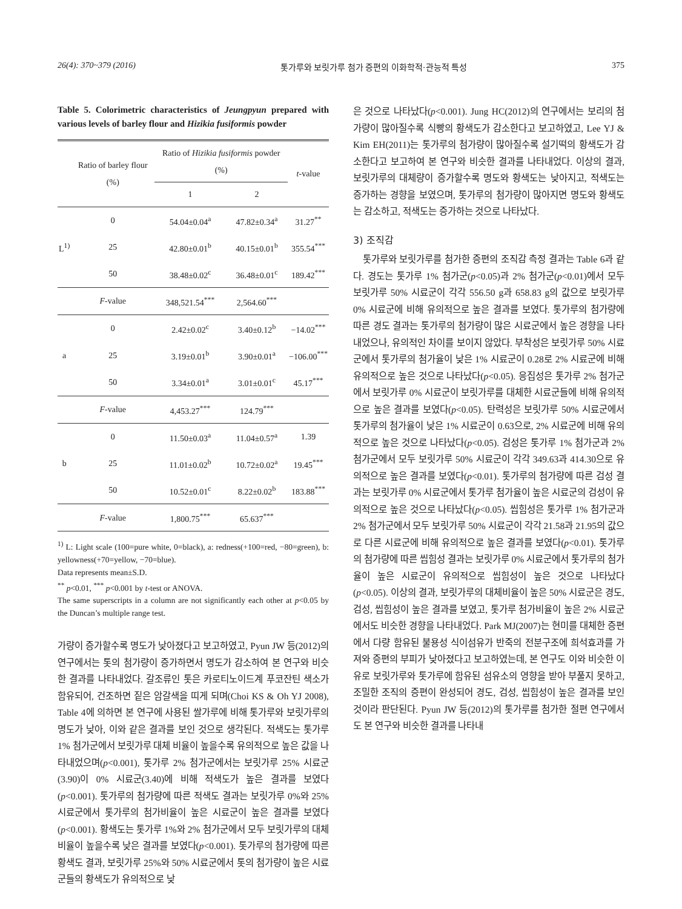26(4): 370~379 (2016) 톳가루와 보릿가루 첨가 증편의 이화학적·관능적 특성 375
Table 5. Colorimetric characteristics of Jeungpyun prepared with various levels of barley flour and Hizikia fusiformis powder
| | Ratio of barley flour (%) | Ratio of Hizikia fusiformis powder (%) | | t -value |
| --- | --- | --- | --- | --- |
| | | 1 | 2 | |
| L<sup>1)</sup> | 0 | 54.04±0.04<sup>a</sup> | 47.82±0.34<sup>a</sup> | 31.27<sup>**</sup> |
| | 25 | 42.80±0.01<sup>b</sup> | 40.15±0.01<sup>b</sup> | 355.54<sup>***</sup> |
| | 50 | 38.48±0.02<sup>c</sup> | 36.48±0.01<sup>c</sup> | 189.42<sup>***</sup> |
| | F -value | 348,521.54<sup>***</sup> | 2,564.60<sup>***</sup> | |
| a | 0 | 2.42±0.02<sup>c</sup> | 3.40±0.12<sup>b</sup> | −14.02<sup>***</sup> |
| | 25 | 3.19±0.01<sup>b</sup> | 3.90±0.01<sup>a</sup> | −106.00<sup>***</sup> |
| | 50 | 3.34±0.01<sup>a</sup> | 3.01±0.01<sup>c</sup> | 45.17<sup>***</sup> |
| | F -value | 4,453.27<sup>***</sup> | 124.79<sup>***</sup> | |
| b | 0 | 11.50±0.03<sup>a</sup> | 11.04±0.57<sup>a</sup> | 1.39 |
| | 25 | 11.01±0.02<sup>b</sup> | 10.72±0.02<sup>a</sup> | 19.45<sup>***</sup> |
| | 50 | 10.52±0.01<sup>c</sup> | 8.22±0.02<sup>b</sup> | 183.88<sup>***</sup> |
| | F -value | 1,800.75<sup>***</sup> | 65.637<sup>***</sup> | |
<sup>1)</sup> L: Light scale (100=pure white, 0=black), a: redness(+100=red, −80=green), b: yellowness(+70=yellow, −70=blue).
Data represents mean±S.D.
<sup>**</sup> p<0.01, <sup>***</sup> p<0.001 by t-test or ANOVA.
The same superscripts in a column are not significantly each other at p<0.05 by the Duncan’s multiple range test.
가량이 증가할수록 명도가 낮아졌다고 보고하였고, Pyun JW 등(2012)의 연구에서는 톳의 첨가량이 증가하면서 명도가 감소하여 본 연구와 비슷한 결과를 나타내었다. 갈조류인 톳은 카로티노이드계 푸코잔틴 색소가 함유되어, 건조하면 짙은 암갈색을 띠게 되며(Choi KS & Oh YJ 2008), Table 4에 의하면 본 연구에 사용된 쌀가루에 비해 톳가루와 보릿가루의 명도가 낮아, 이와 같은 결과를 보인 것으로 생각된다. 적색도는 톳가루 1% 첨가군에서 보릿가루 대체 비율이 높을수록 유의적으로 높은 값을 나타내었으며(p<0.001), 톳가루 2% 첨가군에서는 보릿가루 25% 시료군(3.90)이 0% 시료군(3.40)에 비해 적색도가 높은 결과를 보였다(p<0.001). 톳가루의 첨가량에 따른 적색도 결과는 보릿가루 0%와 25% 시료군에서 톳가루의 첨가비율이 높은 시료군이 높은 결과를 보였다(p<0.001). 황색도는 톳가루 1%와 2% 첨가군에서 모두 보릿가루의 대체비율이 높을수록 낮은 결과를 보였다(p<0.001). 톳가루의 첨가량에 따른 황색도 결과, 보릿가루 25%와 50% 시료군에서 톳의 첨가량이 높은 시료군들의 황색도가 유의적으로 낮
은 것으로 나타났다(p<0.001). Jung HC(2012)의 연구에서는 보리의 첨가량이 많아질수록 식빵의 황색도가 감소한다고 보고하였고, Lee YJ & Kim EH(2011)는 톳가루의 첨가량이 많아질수록 설기떡의 황색도가 감소한다고 보고하여 본 연구와 비슷한 결과를 나타내었다. 이상의 결과, 보릿가루의 대체량이 증가할수록 명도와 황색도는 낮아지고, 적색도는 증가하는 경향을 보였으며, 톳가루의 첨가량이 많아지면 명도와 황색도는 감소하고, 적색도는 증가하는 것으로 나타났다.
3) 조직감
톳가루와 보릿가루를 첨가한 증편의 조직감 측정 결과는 Table 6과 같다. 경도는 톳가루 1% 첨가군(p<0.05)과 2% 첨가군(p<0.01)에서 모두 보릿가루 50% 시료군이 각각 556.50 g과 658.83 g의 값으로 보릿가루 0% 시료군에 비해 유의적으로 높은 결과를 보였다. 톳가루의 첨가량에 따른 경도 결과는 톳가루의 첨가량이 많은 시료군에서 높은 경향을 나타내었으나, 유의적인 차이를 보이지 않았다. 부착성은 보릿가루 50% 시료군에서 톳가루의 첨가율이 낮은 1% 시료군이 0.28로 2% 시료군에 비해 유의적으로 높은 것으로 나타났다(p<0.05). 응집성은 톳가루 2% 첨가군에서 보릿가루 0% 시료군이 보릿가루를 대체한 시료군들에 비해 유의적으로 높은 결과를 보였다(p<0.05). 탄력성은 보릿가루 50% 시료군에서 톳가루의 첨가율이 낮은 1% 시료군이 0.63으로, 2% 시료군에 비해 유의적으로 높은 것으로 나타났다(p<0.05). 검성은 톳가루 1% 첨가군과 2% 첨가군에서 모두 보릿가루 50% 시료군이 각각 349.63과 414.30으로 유의적으로 높은 결과를 보였다(p<0.01). 톳가루의 첨가량에 따른 검성 결과는 보릿가루 0% 시료군에서 톳가루 첨가율이 높은 시료군의 검성이 유의적으로 높은 것으로 나타났다(p<0.05). 씹힘성은 톳가루 1% 첨가군과 2% 첨가군에서 모두 보릿가루 50% 시료군이 각각 21.58과 21.95의 값으로 다른 시료군에 비해 유의적으로 높은 결과를 보였다(p<0.01). 톳가루의 첨가량에 따른 씹힘성 결과는 보릿가루 0% 시료군에서 톳가루의 첨가율이 높은 시료군이 유의적으로 씹힘성이 높은 것으로 나타났다(p<0.05). 이상의 결과, 보릿가루의 대체비율이 높은 50% 시료군은 경도, 검성, 씹힘성이 높은 결과를 보였고, 톳가루 첨가비율이 높은 2% 시료군에서도 비슷한 경향을 나타내었다. Park MJ(2007)는 현미를 대체한 증편에서 다량 함유된 불용성 식이섬유가 반죽의 전분구조에 희석효과를 가져와 증편의 부피가 낮아졌다고 보고하였는데, 본 연구도 이와 비슷한 이유로 보릿가루와 톳가루에 함유된 섬유소의 영향을 받아 부풀지 못하고, 조밀한 조직의 증편이 완성되어 경도, 검성, 씹힘성이 높은 결과를 보인 것이라 판단된다. Pyun JW 등(2012)의 톳가루를 첨가한 절편 연구에서도 본 연구와 비슷한 결과를 나타내